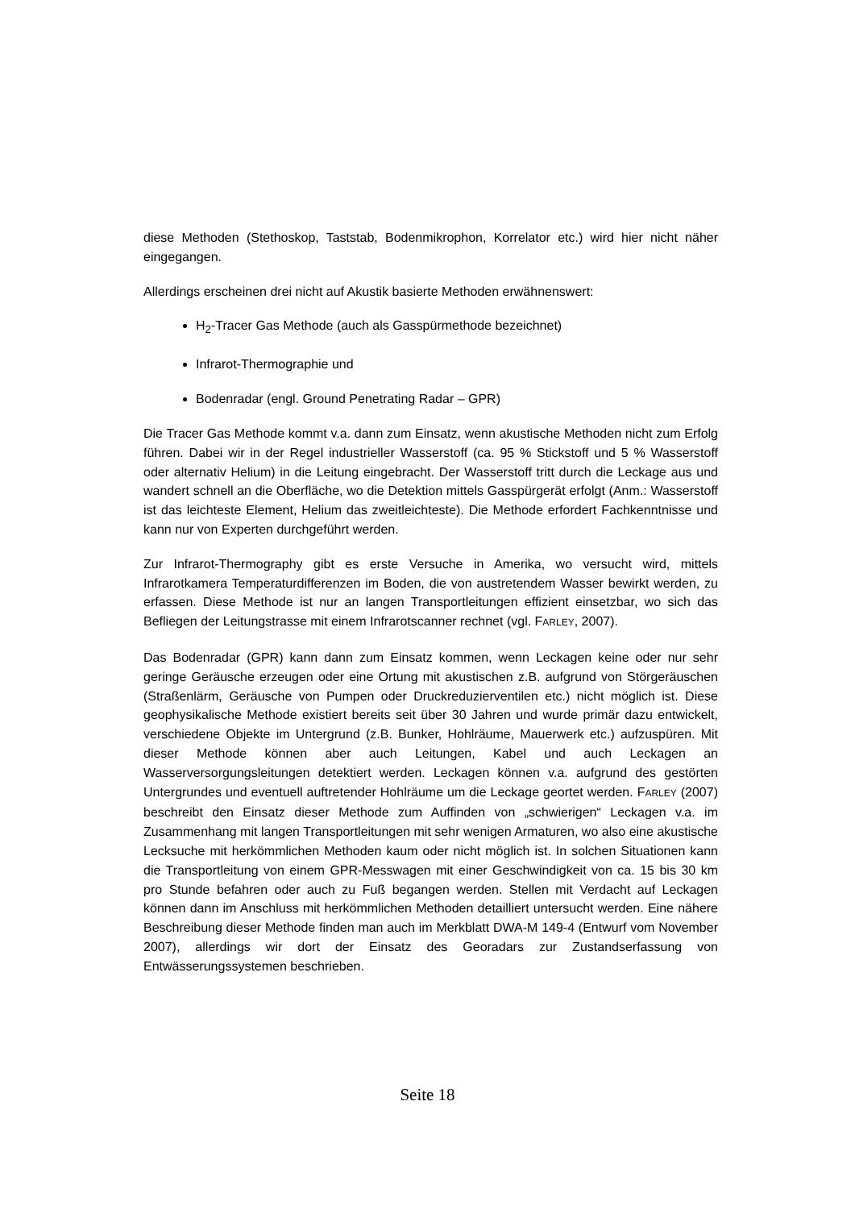diese Methoden (Stethoskop, Taststab, Bodenmikrophon, Korrelator etc.) wird hier nicht näher eingegangen.
Allerdings erscheinen drei nicht auf Akustik basierte Methoden erwähnenswert:
H<sub>2</sub>-Tracer Gas Methode (auch als Gasspürmethode bezeichnet)
Infrarot-Thermographie und
Bodenradar (engl. Ground Penetrating Radar – GPR)
Die Tracer Gas Methode kommt v.a. dann zum Einsatz, wenn akustische Methoden nicht zum Erfolg führen. Dabei wir in der Regel industrieller Wasserstoff (ca. 95 % Stickstoff und 5 % Wasserstoff oder alternativ Helium) in die Leitung eingebracht. Der Wasserstoff tritt durch die Leckage aus und wandert schnell an die Oberfläche, wo die Detektion mittels Gasspürgerät erfolgt (Anm.: Wasserstoff ist das leichteste Element, Helium das zweitleichteste). Die Methode erfordert Fachkenntnisse und kann nur von Experten durchgeführt werden.
Zur Infrarot-Thermography gibt es erste Versuche in Amerika, wo versucht wird, mittels Infrarotkamera Temperaturdifferenzen im Boden, die von austretendem Wasser bewirkt werden, zu erfassen. Diese Methode ist nur an langen Transportleitungen effizient einsetzbar, wo sich das Befliegen der Leitungstrasse mit einem Infrarotscanner rechnet (vgl. FARLEY, 2007).
Das Bodenradar (GPR) kann dann zum Einsatz kommen, wenn Leckagen keine oder nur sehr geringe Geräusche erzeugen oder eine Ortung mit akustischen z.B. aufgrund von Störgeräuschen (Straßenlärm, Geräusche von Pumpen oder Druckreduzierventilen etc.) nicht möglich ist. Diese geophysikalische Methode existiert bereits seit über 30 Jahren und wurde primär dazu entwickelt, verschiedene Objekte im Untergrund (z.B. Bunker, Hohlräume, Mauerwerk etc.) aufzuspüren. Mit dieser Methode können aber auch Leitungen, Kabel und auch Leckagen an Wasserversorgungsleitungen detektiert werden. Leckagen können v.a. aufgrund des gestörten Untergrundes und eventuell auftretender Hohlräume um die Leckage geortet werden. FARLEY (2007) beschreibt den Einsatz dieser Methode zum Auffinden von „schwierigen“ Leckagen v.a. im Zusammenhang mit langen Transportleitungen mit sehr wenigen Armaturen, wo also eine akustische Lecksuche mit herkömmlichen Methoden kaum oder nicht möglich ist. In solchen Situationen kann die Transportleitung von einem GPR-Messwagen mit einer Geschwindigkeit von ca. 15 bis 30 km pro Stunde befahren oder auch zu Fuß begangen werden. Stellen mit Verdacht auf Leckagen können dann im Anschluss mit herkömmlichen Methoden detailliert untersucht werden. Eine nähere Beschreibung dieser Methode finden man auch im Merkblatt DWA-M 149-4 (Entwurf vom November 2007), allerdings wir dort der Einsatz des Georadars zur Zustandserfassung von Entwässerungssystemen beschrieben.
Seite 18